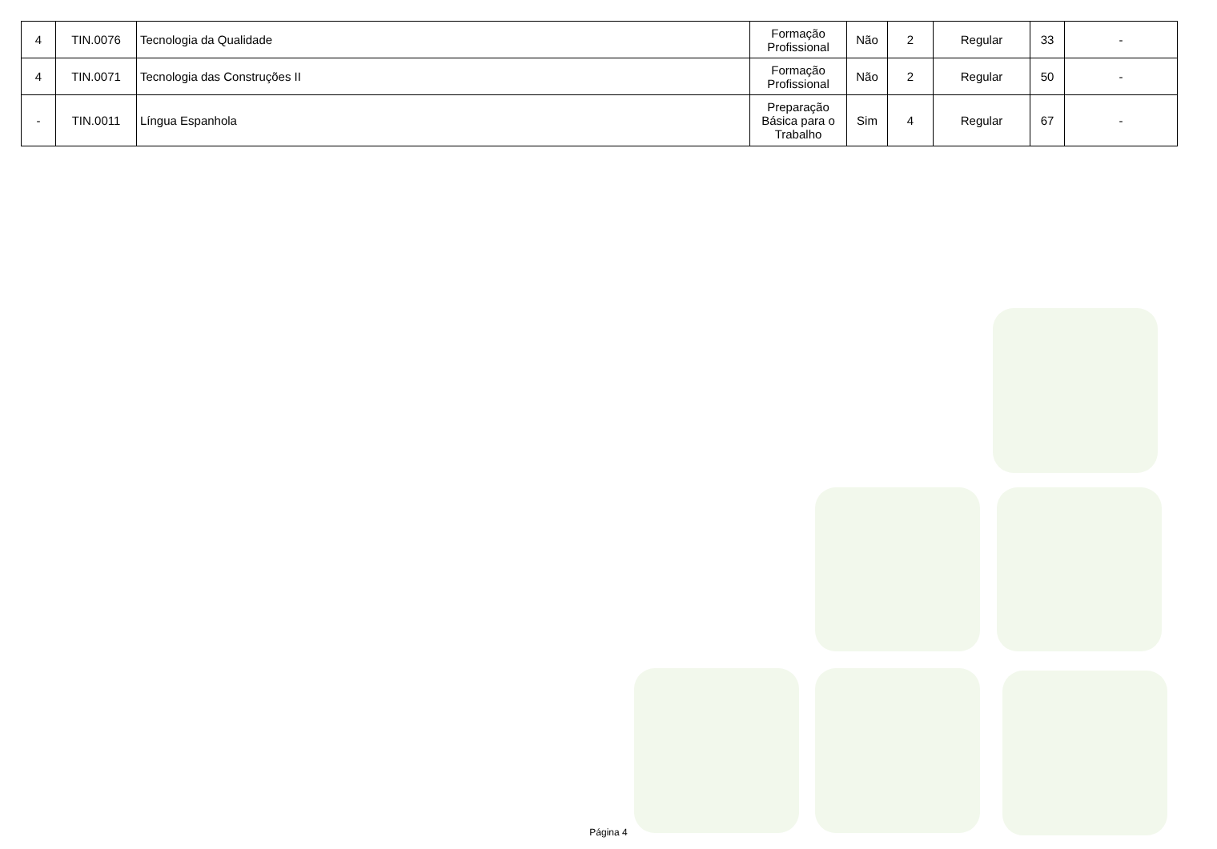| 4 | TIN.0076 | Tecnologia da Qualidade | Formação Profissional | Não | 2 | Regular | 33 | - |
| 4 | TIN.0071 | Tecnologia das Construções II | Formação Profissional | Não | 2 | Regular | 50 | - |
| - | TIN.0011 | Língua Espanhola | Preparação Básica para o Trabalho | Sim | 4 | Regular | 67 | - |
Página 4